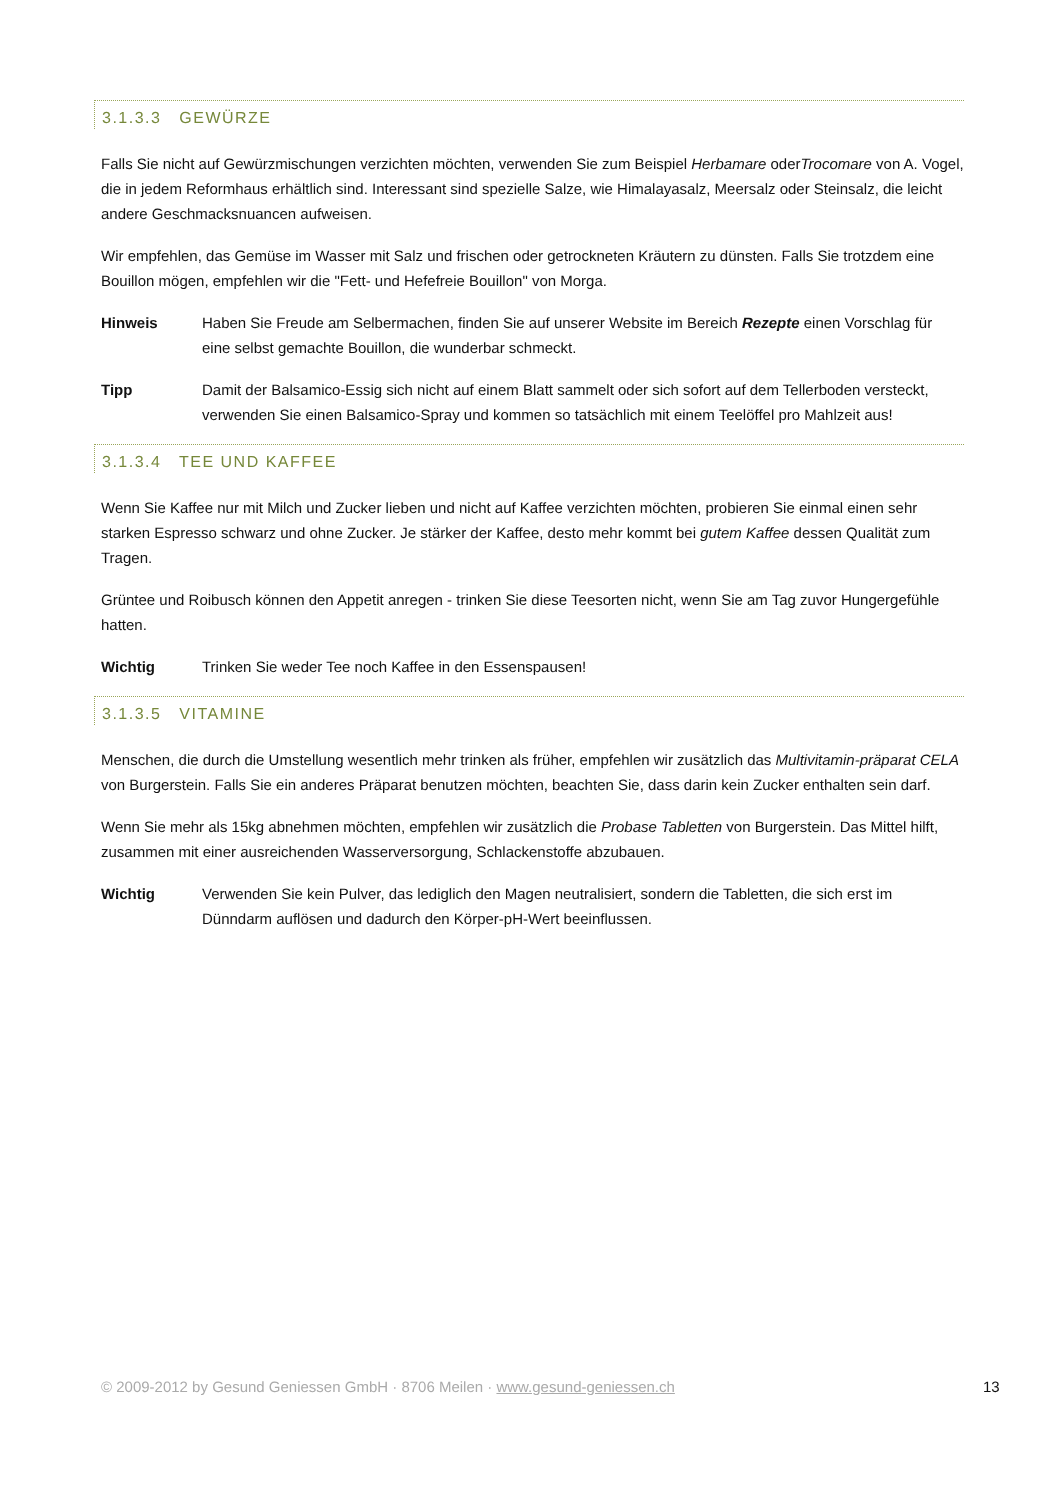3.1.3.3 GEWÜRZE
Falls Sie nicht auf Gewürzmischungen verzichten möchten, verwenden Sie zum Beispiel Herbamare oderTrocomare von A. Vogel, die in jedem Reformhaus erhältlich sind. Interessant sind spezielle Salze, wie Himalayasalz, Meersalz oder Steinsalz, die leicht andere Geschmacksnuancen aufweisen.
Wir empfehlen, das Gemüse im Wasser mit Salz und frischen oder getrockneten Kräutern zu dünsten. Falls Sie trotzdem eine Bouillon mögen, empfehlen wir die "Fett- und Hefefreie Bouillon" von Morga.
Hinweis Haben Sie Freude am Selbermachen, finden Sie auf unserer Website im Bereich Rezepte einen Vorschlag für eine selbst gemachte Bouillon, die wunderbar schmeckt.
Tipp Damit der Balsamico-Essig sich nicht auf einem Blatt sammelt oder sich sofort auf dem Tellerboden versteckt, verwenden Sie einen Balsamico-Spray und kommen so tatsächlich mit einem Teelöffel pro Mahlzeit aus!
3.1.3.4 TEE UND KAFFEE
Wenn Sie Kaffee nur mit Milch und Zucker lieben und nicht auf Kaffee verzichten möchten, probieren Sie einmal einen sehr starken Espresso schwarz und ohne Zucker. Je stärker der Kaffee, desto mehr kommt bei gutem Kaffee dessen Qualität zum Tragen.
Grüntee und Roibusch können den Appetit anregen - trinken Sie diese Teesorten nicht, wenn Sie am Tag zuvor Hungergefühle hatten.
Wichtig Trinken Sie weder Tee noch Kaffee in den Essenspausen!
3.1.3.5 VITAMINE
Menschen, die durch die Umstellung wesentlich mehr trinken als früher, empfehlen wir zusätzlich das Multivitamin-präparat CELA von Burgerstein. Falls Sie ein anderes Präparat benutzen möchten, beachten Sie, dass darin kein Zucker enthalten sein darf.
Wenn Sie mehr als 15kg abnehmen möchten, empfehlen wir zusätzlich die Probase Tabletten von Burgerstein. Das Mittel hilft, zusammen mit einer ausreichenden Wasserversorgung, Schlackenstoffe abzubauen.
Wichtig Verwenden Sie kein Pulver, das lediglich den Magen neutralisiert, sondern die Tabletten, die sich erst im Dünndarm auflösen und dadurch den Körper-pH-Wert beeinflussen.
© 2009-2012 by Gesund Geniessen GmbH · 8706 Meilen · www.gesund-geniessen.ch 13